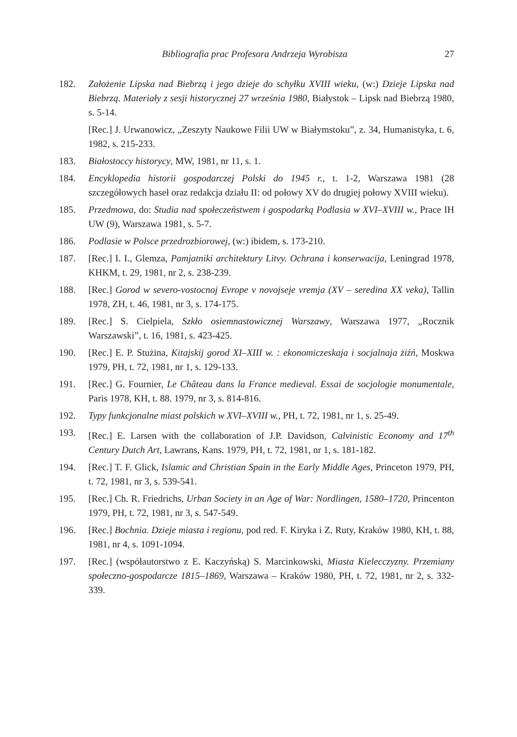Bibliografia prac Profesora Andrzeja Wyrobisza 27
182. Założenie Lipska nad Biebrzą i jego dzieje do schyłku XVIII wieku, (w:) Dzieje Lipska nad Biebrzą. Materiały z sesji historycznej 27 września 1980, Białystok – Lipsk nad Biebrzą 1980, s. 5-14.
[Rec.] J. Urwanowicz, „Zeszyty Naukowe Filii UW w Białymstoku”, z. 34, Humanistyka, t. 6, 1982, s. 215-233.
183. Białostoccy historycy, MW, 1981, nr 11, s. 1.
184. Encyklopedia historii gospodarczej Polski do 1945 r., t. 1-2, Warszawa 1981 (28 szczegółowych haseł oraz redakcja działu II: od połowy XV do drugiej połowy XVIII wieku).
185. Przedmowa, do: Studia nad społeczeństwem i gospodarką Podlasia w XVI–XVIII w., Prace IH UW (9), Warszawa 1981, s. 5-7.
186. Podlasie w Polsce przedrozbiorowej, (w:) ibidem, s. 173-210.
187. [Rec.] I. I., Glemza, Pamjatniki architektury Litvy. Ochrana i konserwacija, Leningrad 1978, KHKM, t. 29, 1981, nr 2, s. 238-239.
188. [Rec.] Gorod w severo-vostocnoj Evrope v novojseje vremja (XV – seredina XX veka), Tallin 1978, ZH, t. 46, 1981, nr 3, s. 174-175.
189. [Rec.] S. Cielpiela, Szkło osiemnastowicznej Warszawy, Warszawa 1977, „Rocznik Warszawski”, t. 16, 1981, s. 423-425.
190. [Rec.] E. P. Stużina, Kitajskij gorod XI–XIII w. : ekonomiczeskaja i socjalnaja żiźń, Moskwa 1979, PH, t. 72, 1981, nr 1, s. 129-133.
191. [Rec.] G. Fournier, Le Château dans la France medieval. Essai de socjologie monumentale, Paris 1978, KH, t. 88. 1979, nr 3, s. 814-816.
192. Typy funkcjonalne miast polskich w XVI–XVIII w., PH, t. 72, 1981, nr 1, s. 25-49.
193. [Rec.] E. Larsen with the collaboration of J.P. Davidson, Calvinistic Economy and 17<sup>th</sup> Century Dutch Art, Lawrans, Kans. 1979, PH, t. 72, 1981, nr 1, s. 181-182.
194. [Rec.] T. F. Glick, Islamic and Christian Spain in the Early Middle Ages, Princeton 1979, PH, t. 72, 1981, nr 3, s. 539-541.
195. [Rec.] Ch. R. Friedrichs, Urban Society in an Age of War: Nordlingen, 1580–1720, Princenton 1979, PH, t. 72, 1981, nr 3, s. 547-549.
196. [Rec.] Bochnia. Dzieje miasta i regionu, pod red. F. Kiryka i Z. Ruty, Kraków 1980, KH, t. 88, 1981, nr 4, s. 1091-1094.
197. [Rec.] (współautorstwo z E. Kaczyńską) S. Marcinkowski, Miasta Kielecczyzny. Przemiany społeczno-gospodarcze 1815–1869, Warszawa – Kraków 1980, PH, t. 72, 1981, nr 2, s. 332-339.